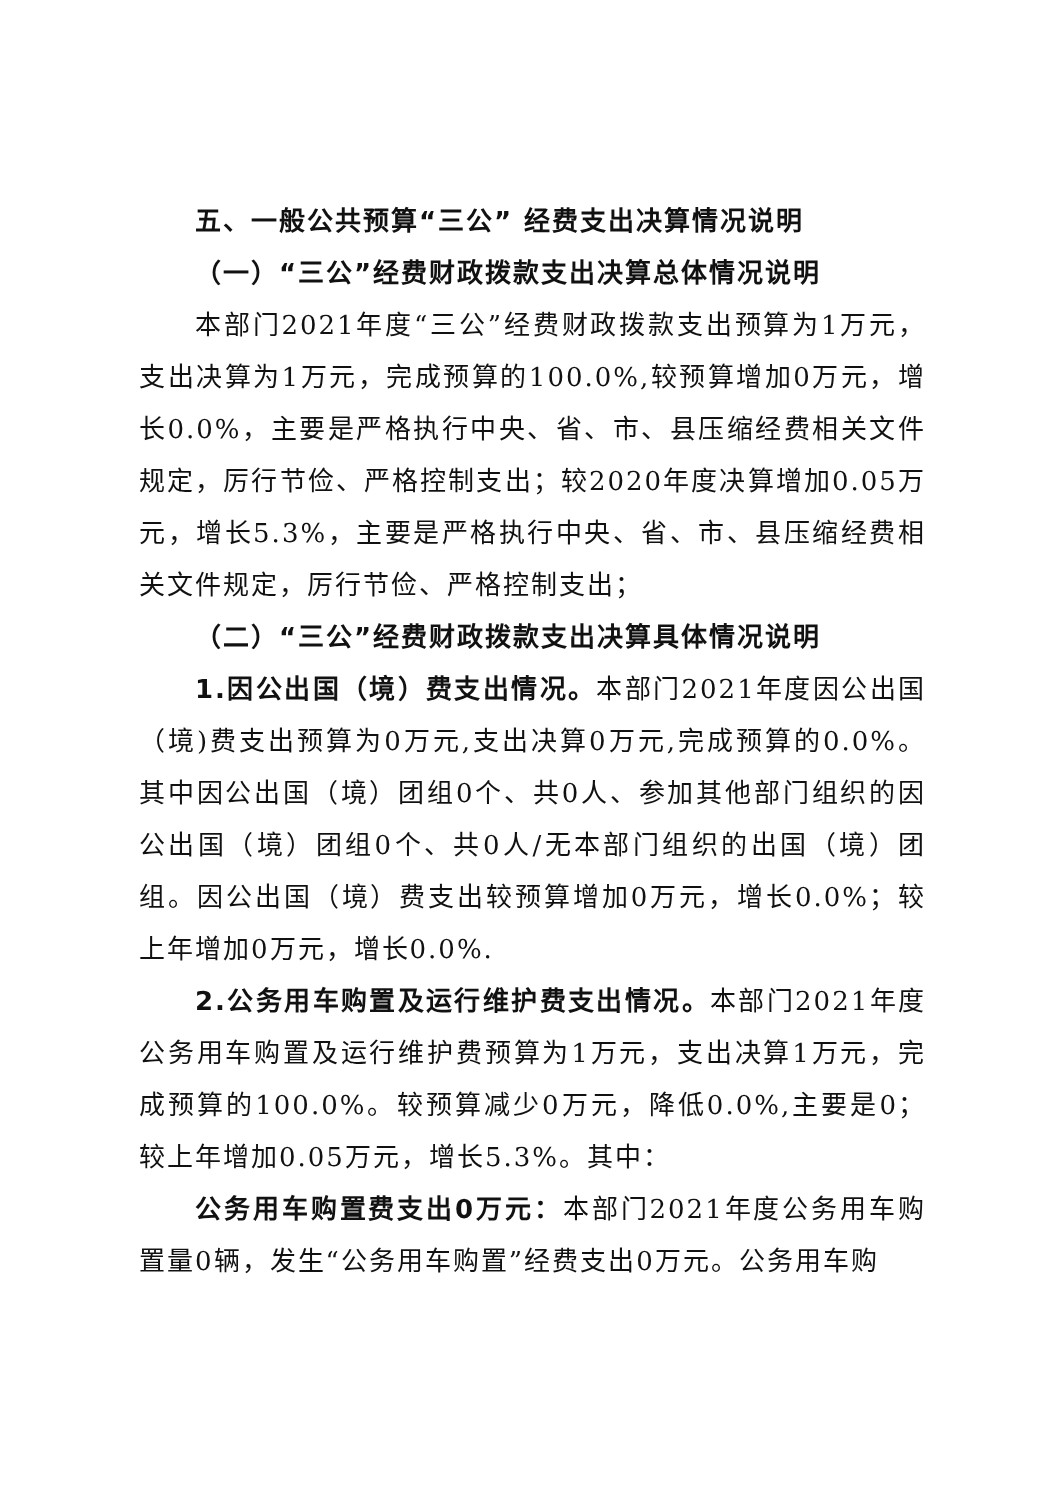五、一般公共预算“三公” 经费支出决算情况说明
（一）“三公”经费财政拨款支出决算总体情况说明
本部门2021年度“三公”经费财政拨款支出预算为1万元，支出决算为1万元，完成预算的100.0%,较预算增加0万元，增长0.0%，主要是严格执行中央、省、市、县压缩经费相关文件规定，厉行节俭、严格控制支出；较2020年度决算增加0.05万元，增长5.3%，主要是严格执行中央、省、市、县压缩经费相关文件规定，厉行节俭、严格控制支出；
（二）“三公”经费财政拨款支出决算具体情况说明
1.因公出国（境）费支出情况。本部门2021年度因公出国（境)费支出预算为0万元,支出决算0万元,完成预算的0.0%。其中因公出国（境）团组0个、共0人、参加其他部门组织的因公出国（境）团组0个、共0人/无本部门组织的出国（境）团组。因公出国（境）费支出较预算增加0万元，增长0.0%；较上年增加0万元，增长0.0%.
2.公务用车购置及运行维护费支出情况。本部门2021年度公务用车购置及运行维护费预算为1万元，支出决算1万元，完成预算的100.0%。较预算减少0万元，降低0.0%,主要是0；较上年增加0.05万元，增长5.3%。其中：
公务用车购置费支出0万元：本部门2021年度公务用车购置量0辆，发生“公务用车购置”经费支出0万元。公务用车购